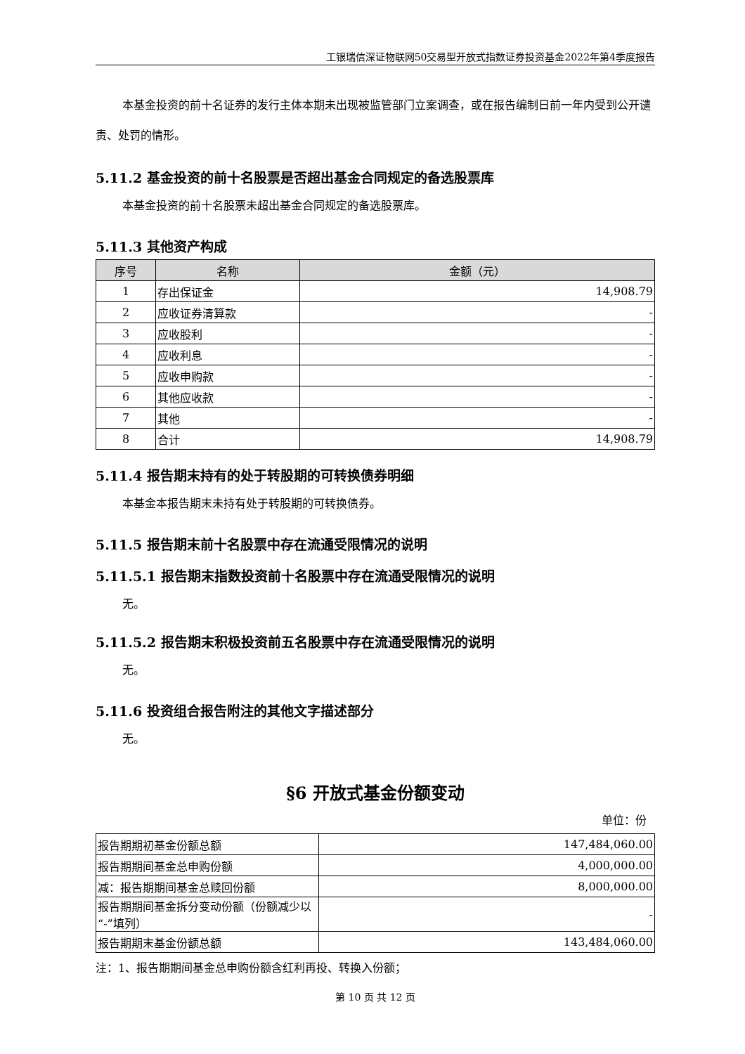工银瑞信深证物联网50交易型开放式指数证券投资基金2022年第4季度报告
本基金投资的前十名证券的发行主体本期未出现被监管部门立案调查，或在报告编制日前一年内受到公开谴责、处罚的情形。
5.11.2 基金投资的前十名股票是否超出基金合同规定的备选股票库
本基金投资的前十名股票未超出基金合同规定的备选股票库。
5.11.3 其他资产构成
| 序号 | 名称 | 金额（元） |
| --- | --- | --- |
| 1 | 存出保证金 | 14,908.79 |
| 2 | 应收证券清算款 | - |
| 3 | 应收股利 | - |
| 4 | 应收利息 | - |
| 5 | 应收申购款 | - |
| 6 | 其他应收款 | - |
| 7 | 其他 | - |
| 8 | 合计 | 14,908.79 |
5.11.4 报告期末持有的处于转股期的可转换债券明细
本基金本报告期末未持有处于转股期的可转换债券。
5.11.5 报告期末前十名股票中存在流通受限情况的说明
5.11.5.1 报告期末指数投资前十名股票中存在流通受限情况的说明
无。
5.11.5.2 报告期末积极投资前五名股票中存在流通受限情况的说明
无。
5.11.6 投资组合报告附注的其他文字描述部分
无。
§6 开放式基金份额变动
单位：份
| 报告期期初基金份额总额 | 147,484,060.00 |
| 报告期期间基金总申购份额 | 4,000,000.00 |
| 减：报告期期间基金总赎回份额 | 8,000,000.00 |
| 报告期期间基金拆分变动份额（份额减少以“-”填列） | - |
| 报告期期末基金份额总额 | 143,484,060.00 |
注：1、报告期期间基金总申购份额含红利再投、转换入份额；
第 10 页 共 12 页